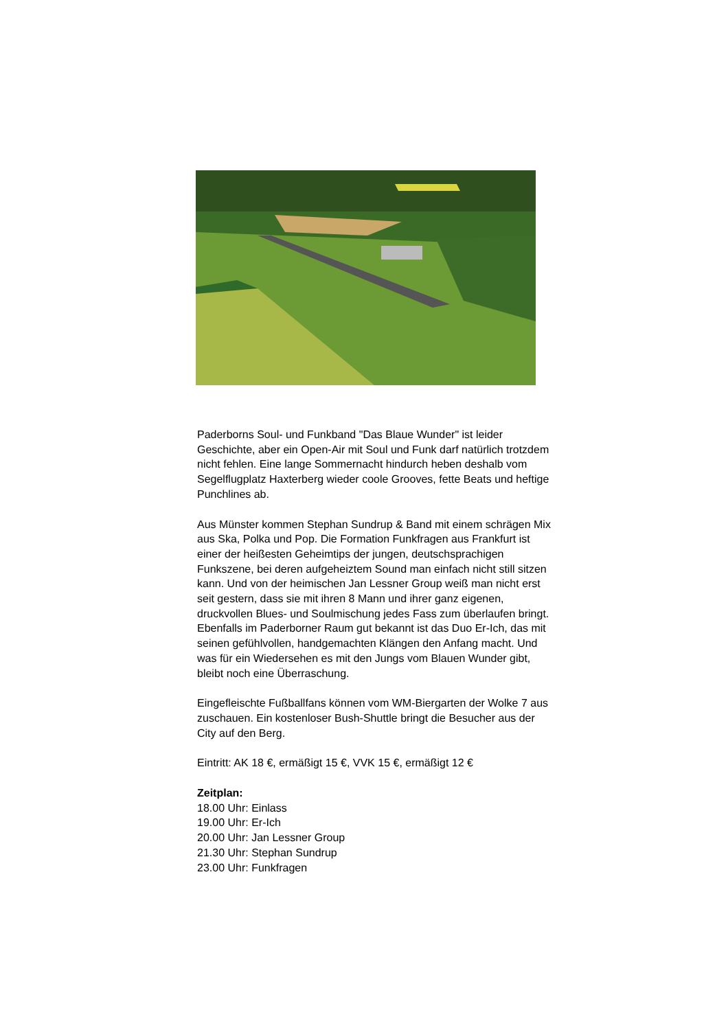Paderborns Soul- und Funkband "Das Blaue Wunder" ist leider Geschichte, aber ein Open-Air mit Soul und Funk darf natürlich trotzdem nicht fehlen. Eine lange Sommernacht hindurch heben deshalb vom Segelflugplatz Haxterberg wieder coole Grooves, fette Beats und heftige Punchlines ab.
Aus Münster kommen Stephan Sundrup & Band mit einem schrägen Mix aus Ska, Polka und Pop. Die Formation Funkfragen aus Frankfurt ist einer der heißesten Geheimtips der jungen, deutschsprachigen Funkszene, bei deren aufgeheiztem Sound man einfach nicht still sitzen kann. Und von der heimischen Jan Lessner Group weiß man nicht erst seit gestern, dass sie mit ihren 8 Mann und ihrer ganz eigenen, druckvollen Blues- und Soulmischung jedes Fass zum überlaufen bringt. Ebenfalls im Paderborner Raum gut bekannt ist das Duo Er-Ich, das mit seinen gefühlvollen, handgemachten Klängen den Anfang macht. Und was für ein Wiedersehen es mit den Jungs vom Blauen Wunder gibt, bleibt noch eine Überraschung.
Eingefleischte Fußballfans können vom WM-Biergarten der Wolke 7 aus zuschauen. Ein kostenloser Bush-Shuttle bringt die Besucher aus der City auf den Berg.
Eintritt: AK 18 €, ermäßigt 15 €, VVK 15 €, ermäßigt 12 €
Zeitplan:
18.00 Uhr: Einlass
19.00 Uhr: Er-Ich
20.00 Uhr: Jan Lessner Group
21.30 Uhr: Stephan Sundrup
23.00 Uhr: Funkfragen